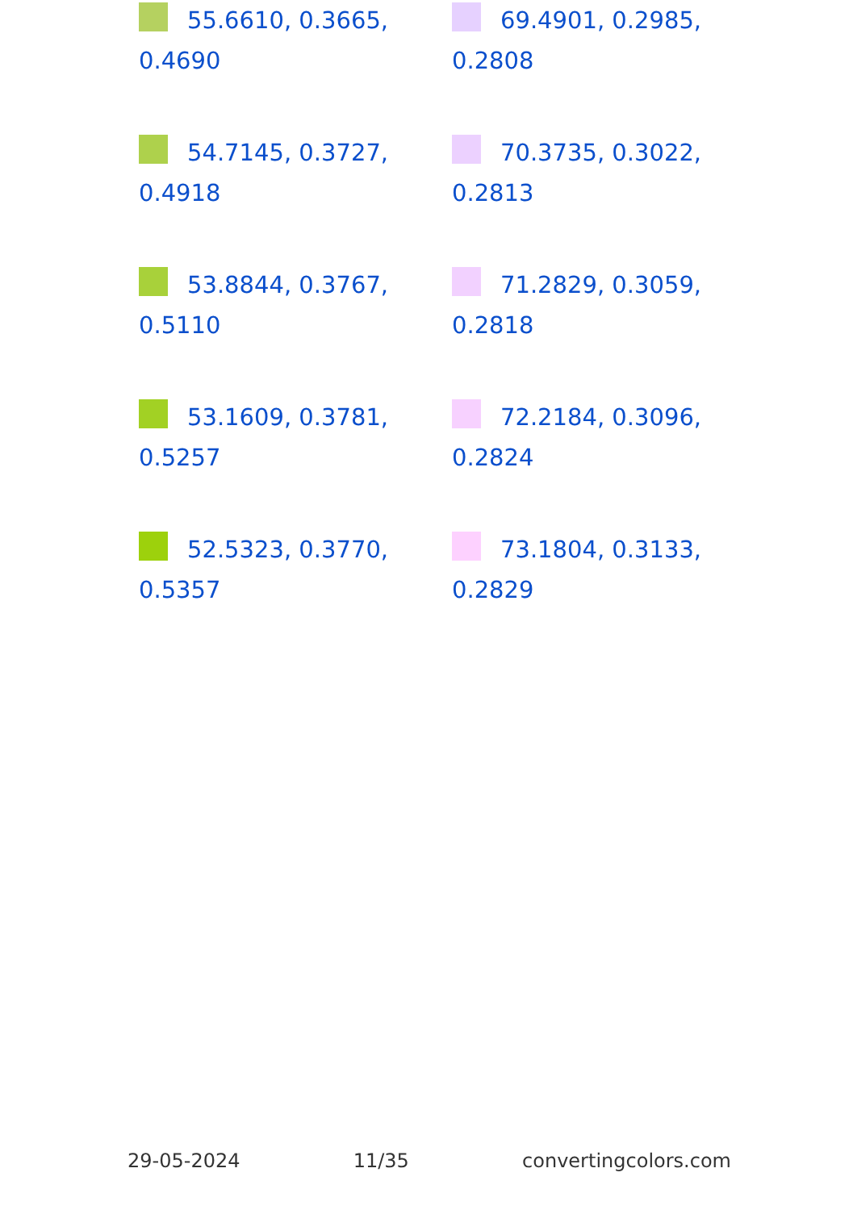55.6610, 0.3665, 0.4690
69.4901, 0.2985, 0.2808
54.7145, 0.3727, 0.4918
70.3735, 0.3022, 0.2813
53.8844, 0.3767, 0.5110
71.2829, 0.3059, 0.2818
53.1609, 0.3781, 0.5257
72.2184, 0.3096, 0.2824
52.5323, 0.3770, 0.5357
73.1804, 0.3133, 0.2829
29-05-2024 11/35 convertingcolors.com